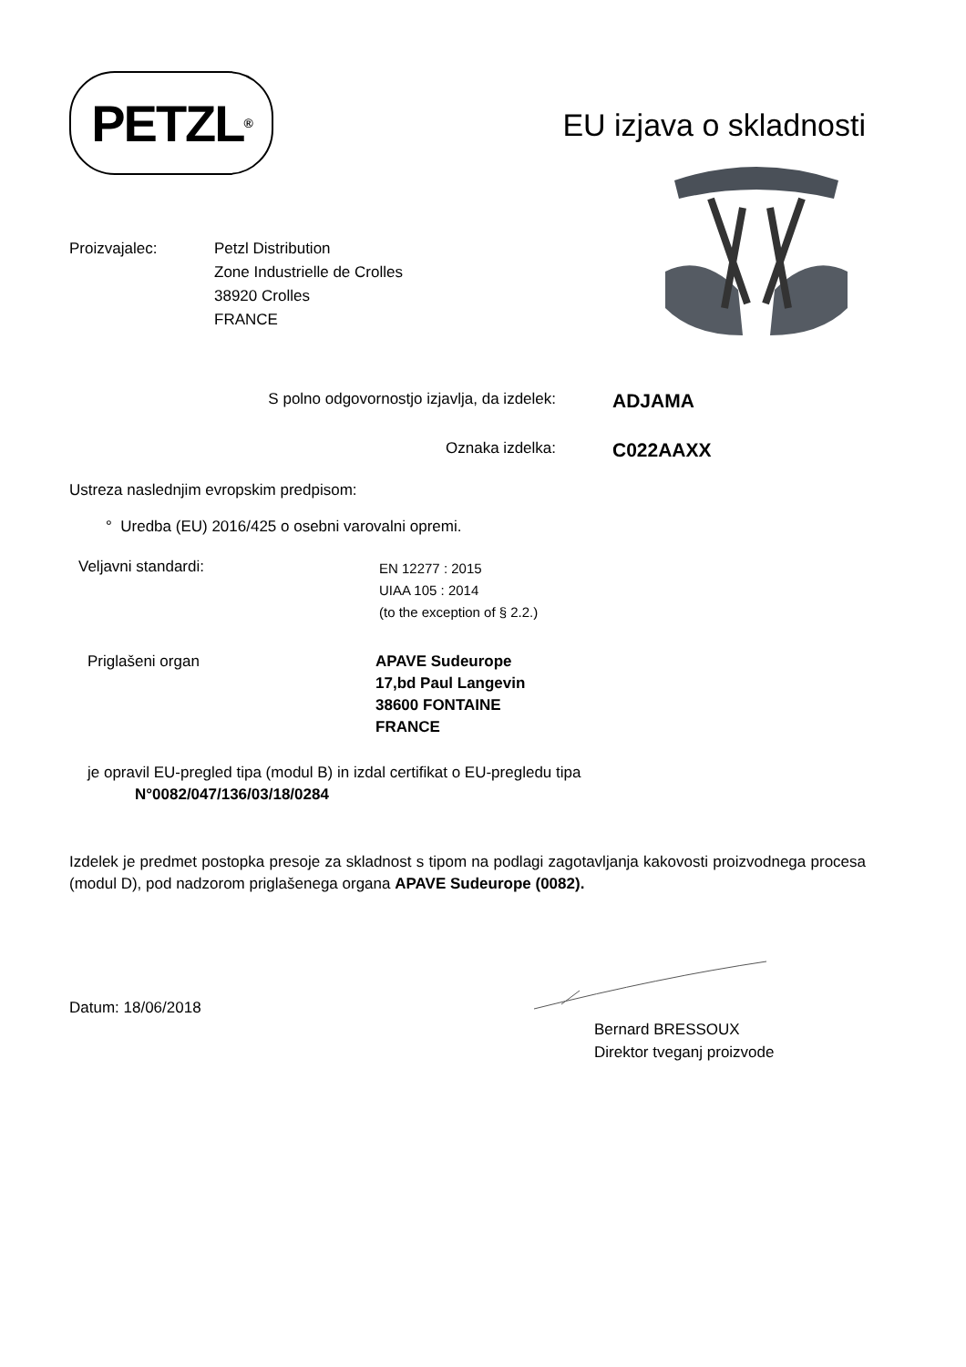PETZL<sup>®</sup>
EU izjava o skladnosti
Proizvajalec: Petzl Distribution
Zone Industrielle de Crolles
38920 Crolles
FRANCE
S polno odgovornostjo izjavlja, da izdelek:
ADJAMA
Oznaka izdelka:
C022AAXX
Ustreza naslednjim evropskim predpisom:
° Uredba (EU) 2016/425 o osebni varovalni opremi.
Veljavni standardi:
EN 12277 : 2015
UIAA 105 : 2014
(to the exception of § 2.2.)
Priglašeni organ APAVE Sudeurope
17,bd Paul Langevin
38600 FONTAINE
FRANCE
je opravil EU-pregled tipa (modul B) in izdal certifikat o EU-pregledu tipa
N°0082/047/136/03/18/0284
Izdelek je predmet postopka presoje za skladnost s tipom na podlagi zagotavljanja kakovosti proizvodnega procesa (modul D), pod nadzorom priglašenega organa APAVE Sudeurope (0082).
Datum: 18/06/2018
Bernard BRESSOUX
Direktor tveganj proizvode